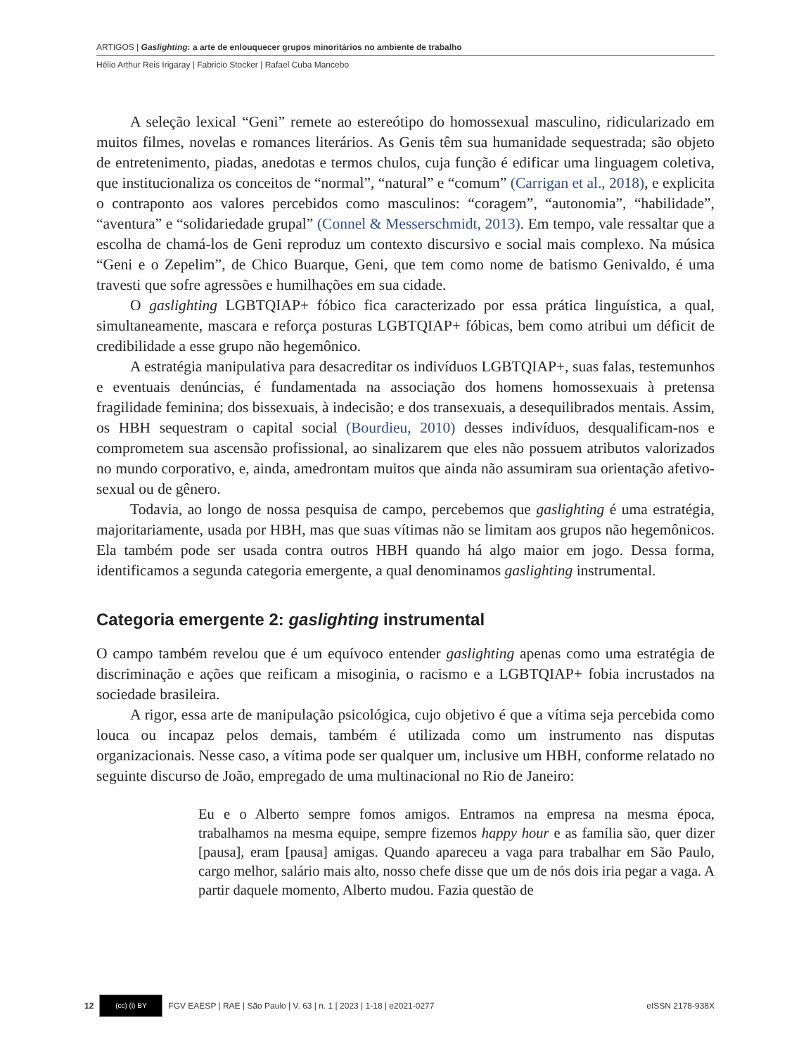ARTIGOS | Gaslighting: a arte de enlouquecer grupos minoritários no ambiente de trabalho
Hélio Arthur Reis Irigaray | Fabricio Stocker | Rafael Cuba Mancebo
A seleção lexical “Geni” remete ao estereótipo do homossexual masculino, ridicularizado em muitos filmes, novelas e romances literários. As Genis têm sua humanidade sequestrada; são objeto de entretenimento, piadas, anedotas e termos chulos, cuja função é edificar uma linguagem coletiva, que institucionaliza os conceitos de “normal”, “natural” e “comum” (Carrigan et al., 2018), e explicita o contraponto aos valores percebidos como masculinos: “coragem”, “autonomia”, “habilidade”, “aventura” e “solidariedade grupal” (Connel & Messerschmidt, 2013). Em tempo, vale ressaltar que a escolha de chamá-los de Geni reproduz um contexto discursivo e social mais complexo. Na música “Geni e o Zepelim”, de Chico Buarque, Geni, que tem como nome de batismo Genivaldo, é uma travesti que sofre agressões e humilhações em sua cidade.
O gaslighting LGBTQIAP+ fóbico fica caracterizado por essa prática linguística, a qual, simultaneamente, mascara e reforça posturas LGBTQIAP+ fóbicas, bem como atribui um déficit de credibilidade a esse grupo não hegemônico.
A estratégia manipulativa para desacreditar os indivíduos LGBTQIAP+, suas falas, testemunhos e eventuais denúncias, é fundamentada na associação dos homens homossexuais à pretensa fragilidade feminina; dos bissexuais, à indecisão; e dos transexuais, a desequilibrados mentais. Assim, os HBH sequestram o capital social (Bourdieu, 2010) desses indivíduos, desqualificam-nos e comprometem sua ascensão profissional, ao sinalizarem que eles não possuem atributos valorizados no mundo corporativo, e, ainda, amedrontam muitos que ainda não assumiram sua orientação afetivo-sexual ou de gênero.
Todavia, ao longo de nossa pesquisa de campo, percebemos que gaslighting é uma estratégia, majoritariamente, usada por HBH, mas que suas vítimas não se limitam aos grupos não hegemônicos. Ela também pode ser usada contra outros HBH quando há algo maior em jogo. Dessa forma, identificamos a segunda categoria emergente, a qual denominamos gaslighting instrumental.
Categoria emergente 2: gaslighting instrumental
O campo também revelou que é um equívoco entender gaslighting apenas como uma estratégia de discriminação e ações que reificam a misoginia, o racismo e a LGBTQIAP+ fobia incrustados na sociedade brasileira.
A rigor, essa arte de manipulação psicológica, cujo objetivo é que a vítima seja percebida como louca ou incapaz pelos demais, também é utilizada como um instrumento nas disputas organizacionais. Nesse caso, a vítima pode ser qualquer um, inclusive um HBH, conforme relatado no seguinte discurso de João, empregado de uma multinacional no Rio de Janeiro:
Eu e o Alberto sempre fomos amigos. Entramos na empresa na mesma época, trabalhamos na mesma equipe, sempre fizemos happy hour e as família são, quer dizer [pausa], eram [pausa] amigas. Quando apareceu a vaga para trabalhar em São Paulo, cargo melhor, salário mais alto, nosso chefe disse que um de nós dois iria pegar a vaga. A partir daquele momento, Alberto mudou. Fazia questão de
12 (cc) (i) BY FGV EAESP | RAE | São Paulo | V. 63 | n. 1 | 2023 | 1-18 | e2021-0277 eISSN 2178-938X